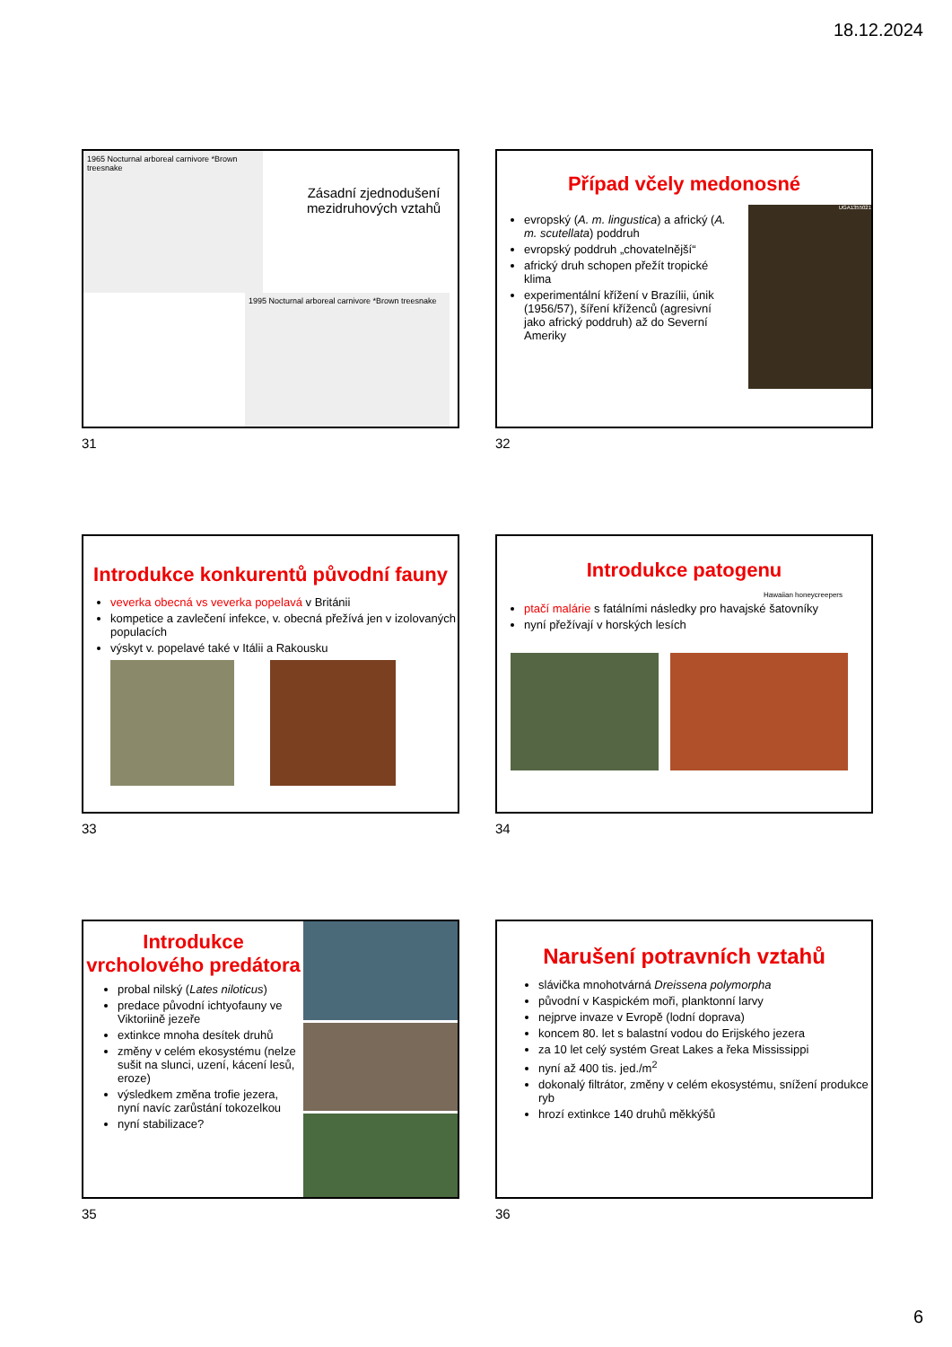18.12.2024
1965 Nocturnal arboreal carnivore *Brown treesnake
1995 Nocturnal arboreal carnivore *Brown treesnake
Zásadní zjednodušení mezidruhových vztahů
31
Případ včely medonosné
evropský (A. m. lingustica) a africký (A. m. scutellata) poddruh
evropský poddruh „chovatelnější“
africký druh schopen přežít tropické klima
experimentální křížení v Brazílii, únik (1956/57), šíření kříženců (agresivní jako africký poddruh) až do Severní Ameriky
UGA1355021
32
Introdukce konkurentů původní fauny
veverka obecná vs veverka popelavá v Británii
kompetice a zavlečení infekce, v. obecná přežívá jen v izolovaných populacích
výskyt v. popelavé také v Itálii a Rakousku
33
Introdukce patogenu
Hawaiian honeycreepers
ptačí malárie s fatálními následky pro havajské šatovníky
nyní přežívají v horských lesích
34
Introdukce vrcholového predátora
probal nilský (Lates niloticus)
predace původní ichtyofauny ve Viktoriině jezeře
extinkce mnoha desítek druhů
změny v celém ekosystému (nelze sušit na slunci, uzení, kácení lesů, eroze)
výsledkem změna trofie jezera, nyní navíc zarůstání tokozelkou
nyní stabilizace?
35
Narušení potravních vztahů
slávička mnohotvárná Dreissena polymorpha
původní v Kaspickém moři, planktonní larvy
nejprve invaze v Evropě (lodní doprava)
koncem 80. let s balastní vodou do Erijského jezera
za 10 let celý systém Great Lakes a řeka Mississippi
nyní až 400 tis. jed./m<sup>2</sup>
dokonalý filtrátor, změny v celém ekosystému, snížení produkce ryb
hrozí extinkce 140 druhů měkkýšů
36
6